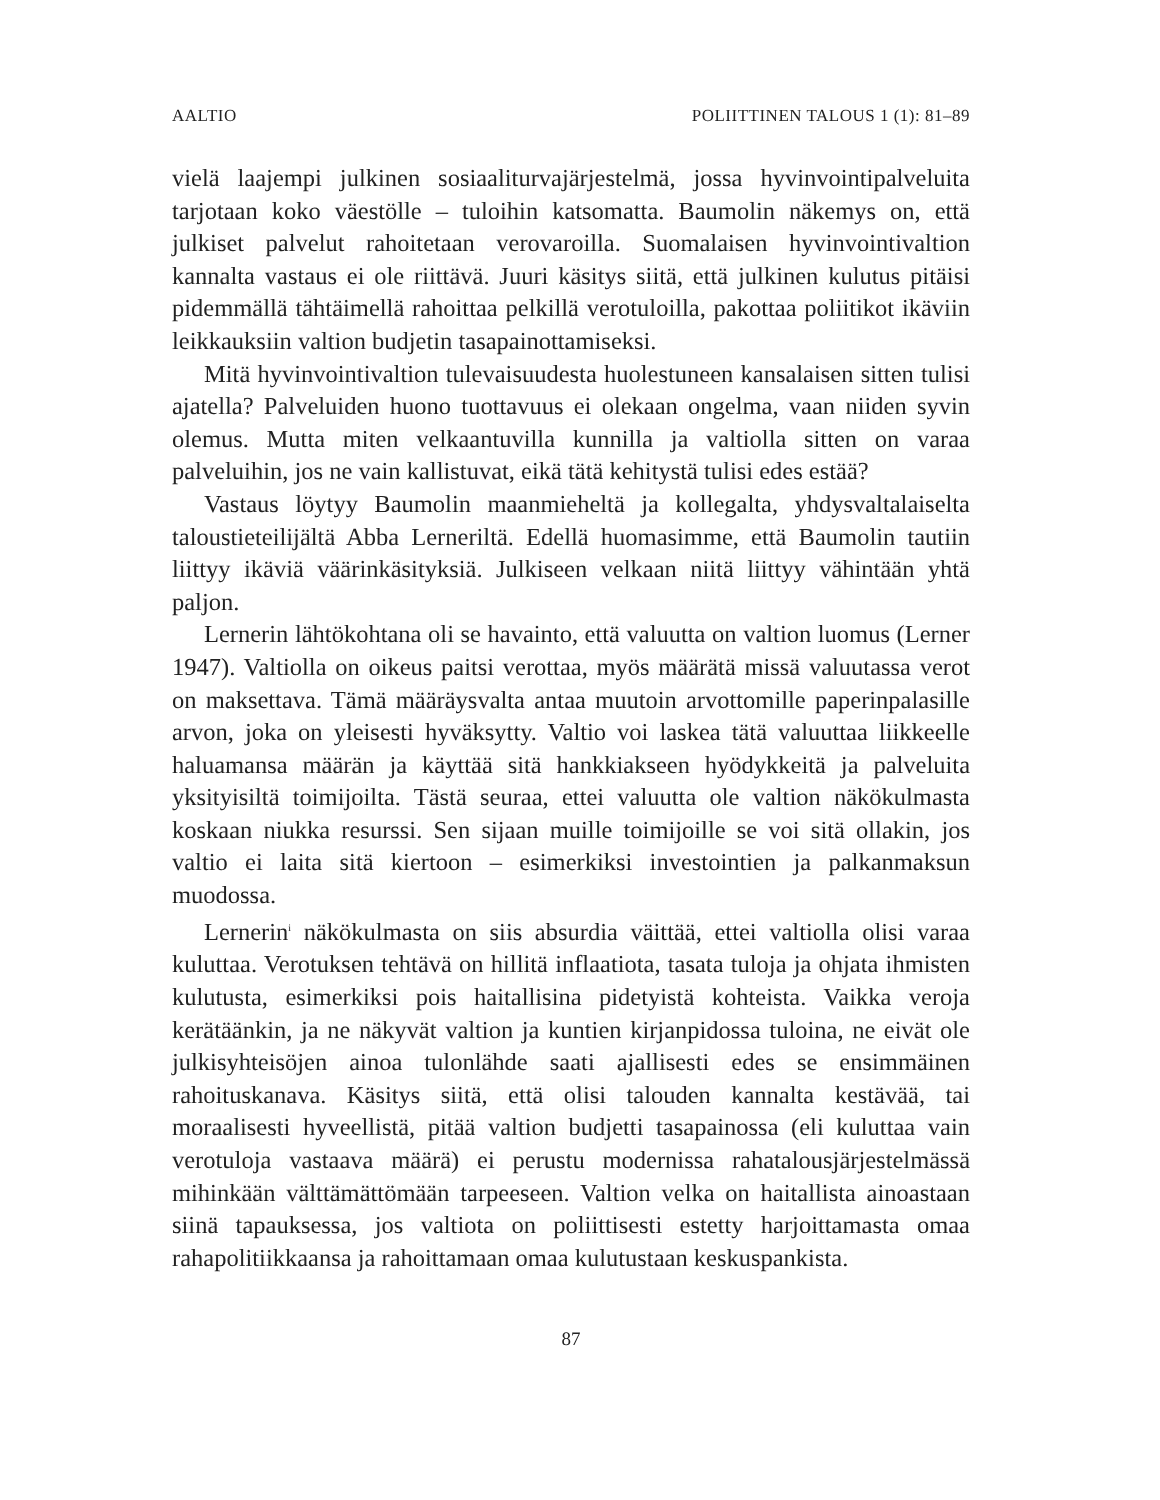AALTIO POLIITTINEN TALOUS 1 (1): 81–89
vielä laajempi julkinen sosiaaliturvajärjestelmä, jossa hyvinvointipalveluita tarjotaan koko väestölle – tuloihin katsomatta. Baumolin näkemys on, että julkiset palvelut rahoitetaan verovaroilla. Suomalaisen hyvinvointivaltion kannalta vastaus ei ole riittävä. Juuri käsitys siitä, että julkinen kulutus pitäisi pidemmällä tähtäimellä rahoittaa pelkillä verotuloilla, pakottaa poliitikot ikäviin leikkauksiin valtion budjetin tasapainottamiseksi.
Mitä hyvinvointivaltion tulevaisuudesta huolestuneen kansalaisen sitten tulisi ajatella? Palveluiden huono tuottavuus ei olekaan ongelma, vaan niiden syvin olemus. Mutta miten velkaantuvilla kunnilla ja valtiolla sitten on varaa palveluihin, jos ne vain kallistuvat, eikä tätä kehitystä tulisi edes estää?
Vastaus löytyy Baumolin maanmieheltä ja kollegalta, yhdysvaltalaiselta taloustieteilijältä Abba Lerneriltä. Edellä huomasimme, että Baumolin tautiin liittyy ikäviä väärinkäsityksiä. Julkiseen velkaan niitä liittyy vähintään yhtä paljon.
Lernerin lähtökohtana oli se havainto, että valuutta on valtion luomus (Lerner 1947). Valtiolla on oikeus paitsi verottaa, myös määrätä missä valuutassa verot on maksettava. Tämä määräysvalta antaa muutoin arvottomille paperinpalasille arvon, joka on yleisesti hyväksytty. Valtio voi laskea tätä valuuttaa liikkeelle haluamansa määrän ja käyttää sitä hankkiakseen hyödykkeitä ja palveluita yksityisiltä toimijoilta. Tästä seuraa, ettei valuutta ole valtion näkökulmasta koskaan niukka resurssi. Sen sijaan muille toimijoille se voi sitä ollakin, jos valtio ei laita sitä kiertoon – esimerkiksi investointien ja palkanmaksun muodossa.
Lernerin<sup>i</sup> näkökulmasta on siis absurdia väittää, ettei valtiolla olisi varaa kuluttaa. Verotuksen tehtävä on hillitä inflaatiota, tasata tuloja ja ohjata ihmisten kulutusta, esimerkiksi pois haitallisina pidetyistä kohteista. Vaikka veroja kerätäänkin, ja ne näkyvät valtion ja kuntien kirjanpidossa tuloina, ne eivät ole julkisyhteisöjen ainoa tulonlähde saati ajallisesti edes se ensimmäinen rahoituskanava. Käsitys siitä, että olisi talouden kannalta kestävää, tai moraalisesti hyveellistä, pitää valtion budjetti tasapainossa (eli kuluttaa vain verotuloja vastaava määrä) ei perustu modernissa rahatalousjärjestelmässä mihinkään välttämättömään tarpeeseen. Valtion velka on haitallista ainoastaan siinä tapauksessa, jos valtiota on poliittisesti estetty harjoittamasta omaa rahapolitiikkaansa ja rahoittamaan omaa kulutustaan keskuspankista.
87